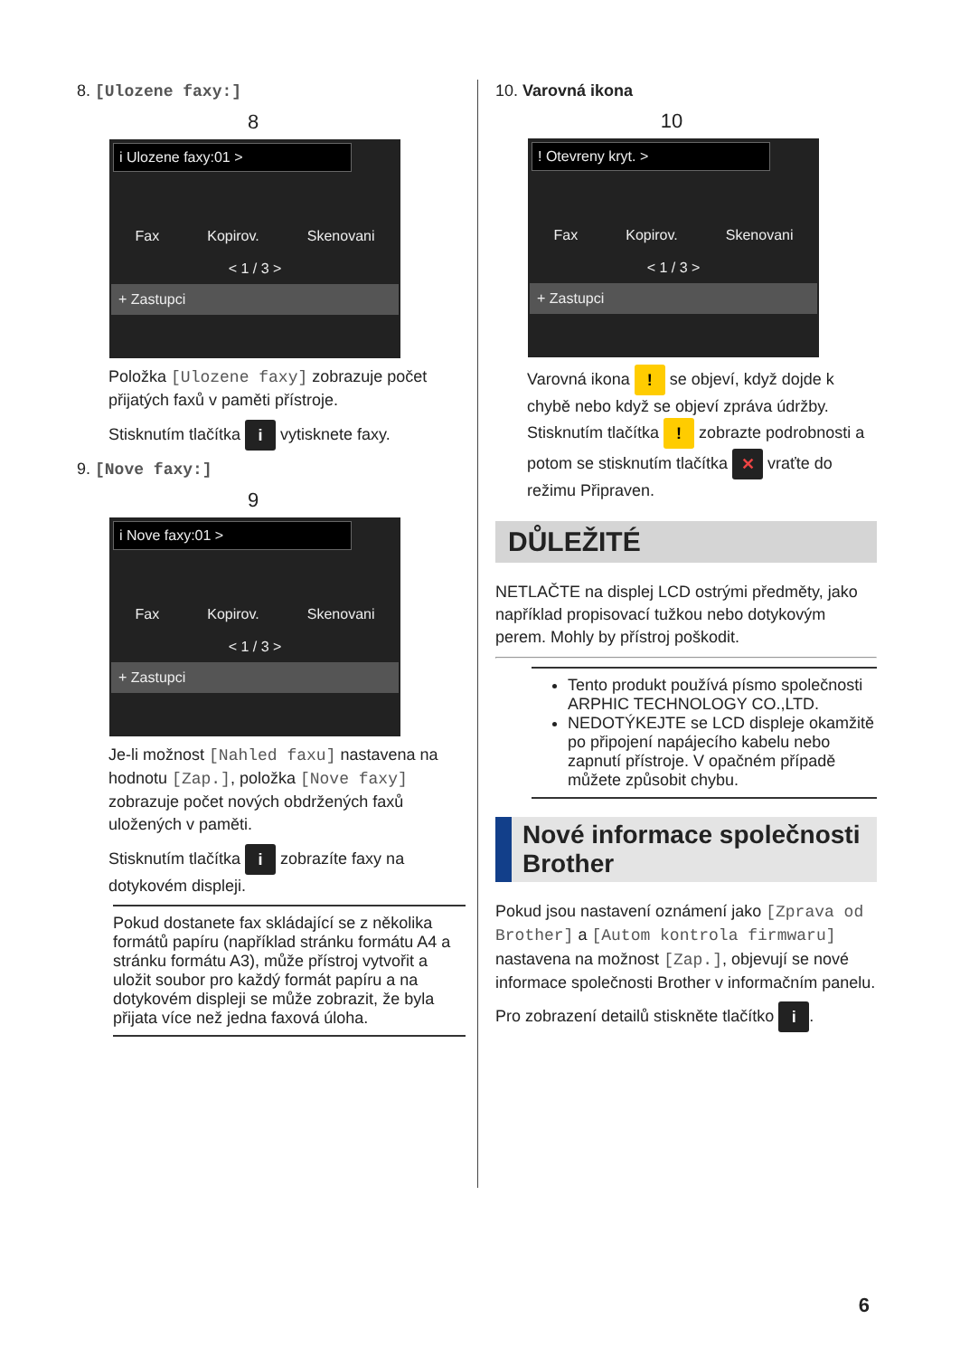8. [Ulozene faxy:]
8
i Ulozene faxy:01 >
Fax Kopirov. Skenovani
< 1 / 3 >
+ Zastupci
Položka [Ulozene faxy] zobrazuje počet přijatých faxů v paměti přístroje.
Stisknutím tlačítka i vytisknete faxy.
9. [Nove faxy:]
9
i Nove faxy:01 >
Fax Kopirov. Skenovani
< 1 / 3 >
+ Zastupci
Je-li možnost [Nahled faxu] nastavena na hodnotu [Zap.], položka [Nove faxy] zobrazuje počet nových obdržených faxů uložených v paměti.
Stisknutím tlačítka i zobrazíte faxy na dotykovém displeji.
Pokud dostanete fax skládající se z několika formátů papíru (například stránku formátu A4 a stránku formátu A3), může přístroj vytvořit a uložit soubor pro každý formát papíru a na dotykovém displeji se může zobrazit, že byla přijata více než jedna faxová úloha.
10. Varovná ikona
10
! Otevreny kryt. >
Fax Kopirov. Skenovani
< 1 / 3 >
+ Zastupci
Varovná ikona ! se objeví, když dojde k chybě nebo když se objeví zpráva údržby. Stisknutím tlačítka ! zobrazte podrobnosti a potom se stisknutím tlačítka ✕ vraťte do režimu Připraven.
DŮLEŽITÉ
NETLAČTE na displej LCD ostrými předměty, jako například propisovací tužkou nebo dotykovým perem. Mohly by přístroj poškodit.
Tento produkt používá písmo společnosti ARPHIC TECHNOLOGY CO.,LTD.
NEDOTÝKEJTE se LCD displeje okamžitě po připojení napájecího kabelu nebo zapnutí přístroje. V opačném případě můžete způsobit chybu.
Nové informace společnosti Brother
Pokud jsou nastavení oznámení jako [Zprava od Brother] a [Autom kontrola firmwaru] nastavena na možnost [Zap.], objevují se nové informace společnosti Brother v informačním panelu.
Pro zobrazení detailů stiskněte tlačítko i.
6